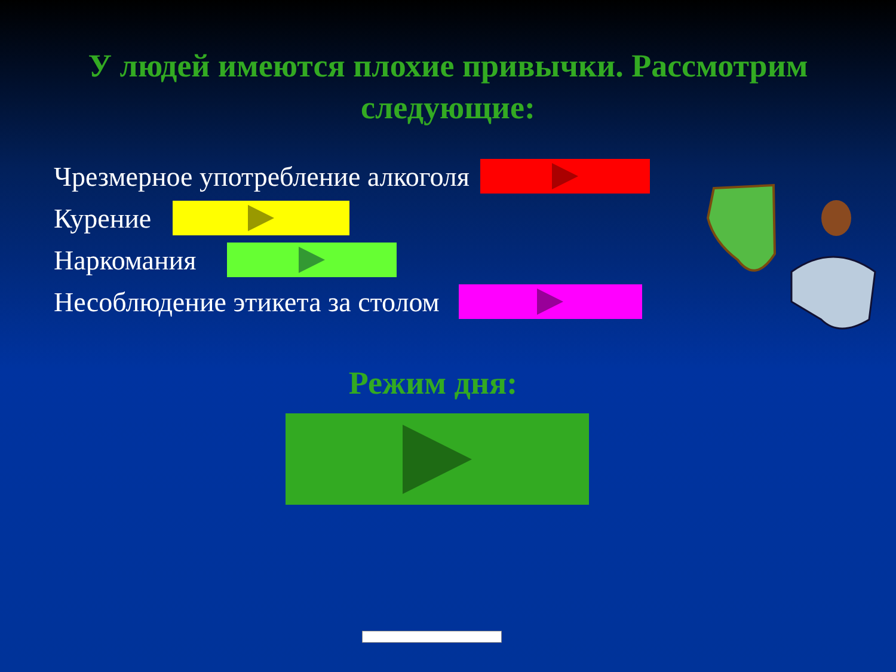У людей имеются плохие привычки. Рассмотрим следующие:
Чрезмерное употребление алкоголя
Курение
Наркомания
Несоблюдение этикета за столом
Режим дня: